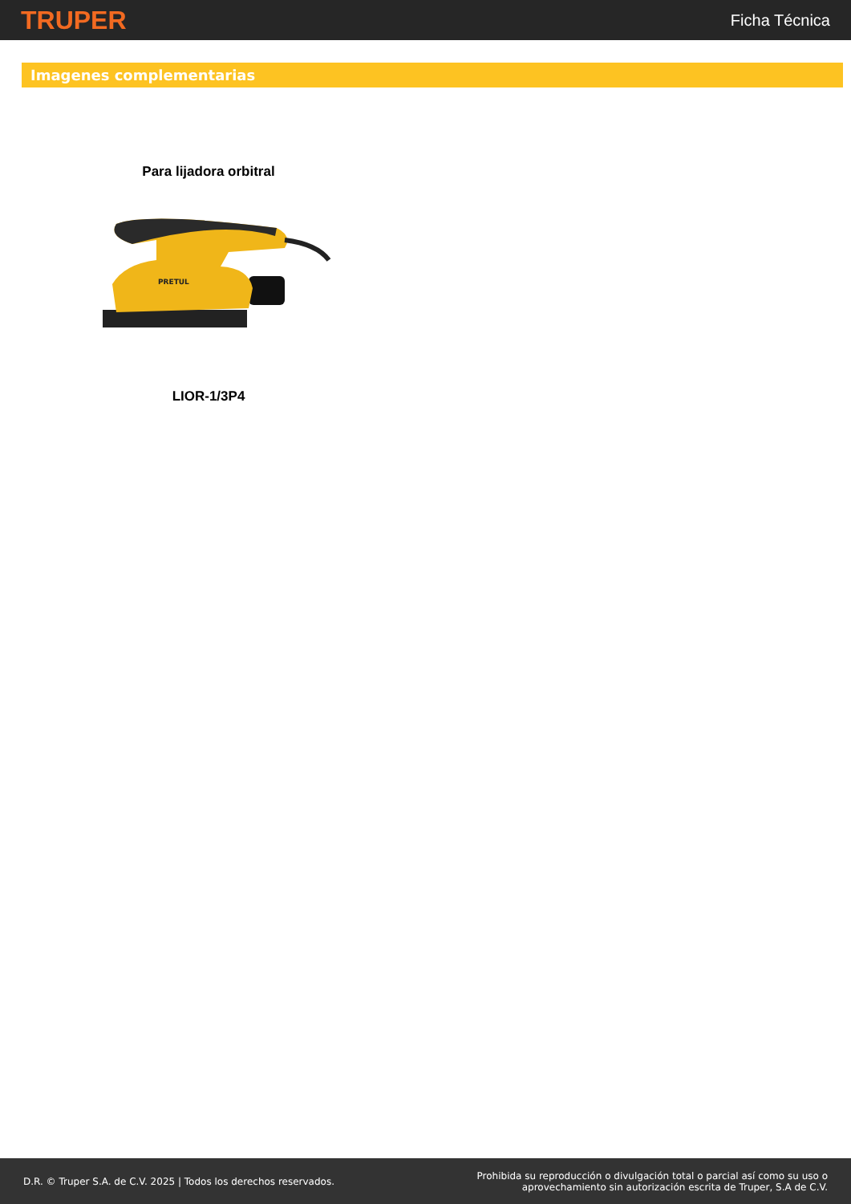TRUPER
Ficha Técnica
Imagenes complementarias
Para lijadora orbitral
PRETUL
LIOR-1/3P4
D.R. © Truper S.A. de C.V. 2025 | Todos los derechos reservados.
Prohibida su reproducción o divulgación total o parcial así como su uso o
aprovechamiento sin autorización escrita de Truper, S.A de C.V.